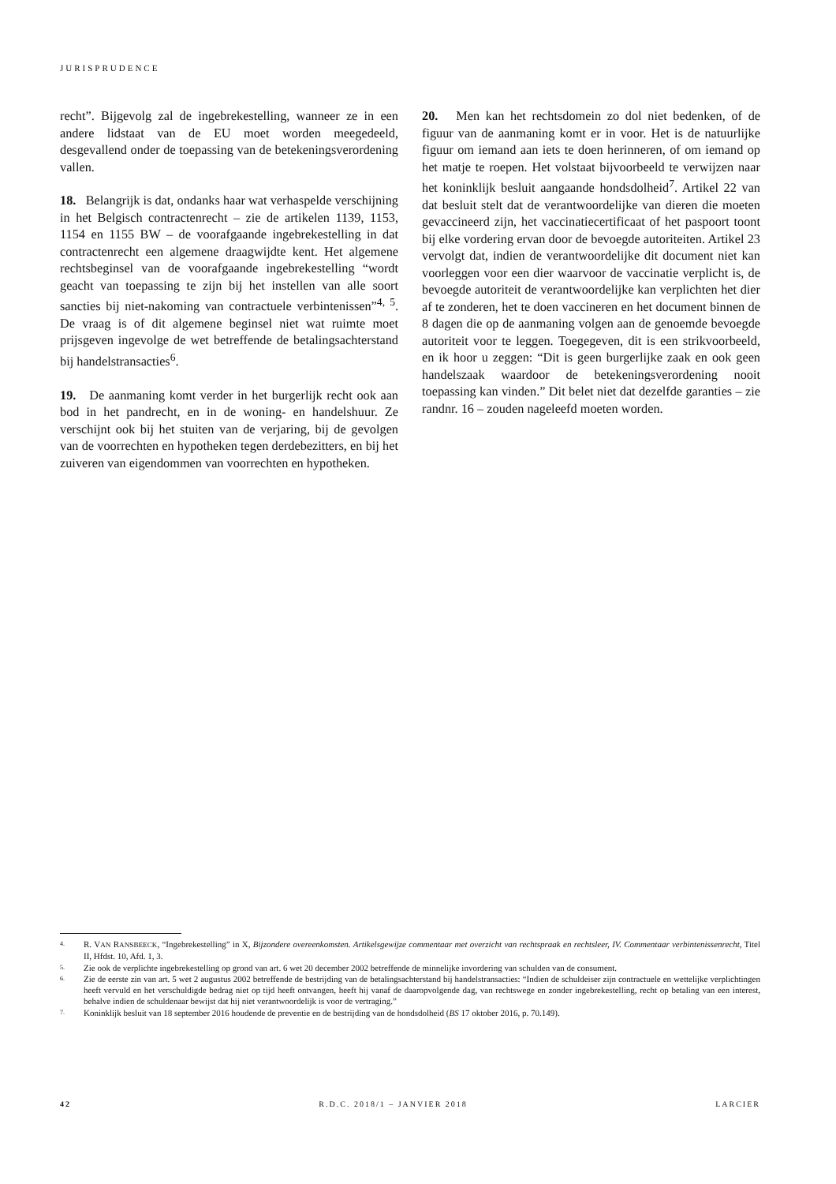JURISPRUDENCE
recht”. Bijgevolg zal de ingebrekestelling, wanneer ze in een andere lidstaat van de EU moet worden meegedeeld, desgevallend onder de toepassing van de betekeningsverordening vallen.
18. Belangrijk is dat, ondanks haar wat verhaspelde verschijning in het Belgisch contractenrecht – zie de artikelen 1139, 1153, 1154 en 1155 BW – de voorafgaande ingebrekestelling in dat contractenrecht een algemene draagwijdte kent. Het algemene rechtsbeginsel van de voorafgaande ingebrekestelling “wordt geacht van toepassing te zijn bij het instellen van alle soort sancties bij niet-nakoming van contractuele verbintenissen”<sup>4, 5</sup>. De vraag is of dit algemene beginsel niet wat ruimte moet prijsgeven ingevolge de wet betreffende de betalingsachterstand bij handelstransacties<sup>6</sup>.
19. De aanmaning komt verder in het burgerlijk recht ook aan bod in het pandrecht, en in de woning- en handelshuur. Ze verschijnt ook bij het stuiten van de verjaring, bij de gevolgen van de voorrechten en hypotheken tegen derdebezitters, en bij het zuiveren van eigendommen van voorrechten en hypotheken.
20. Men kan het rechtsdomein zo dol niet bedenken, of de figuur van de aanmaning komt er in voor. Het is de natuurlijke figuur om iemand aan iets te doen herinneren, of om iemand op het matje te roepen. Het volstaat bijvoorbeeld te verwijzen naar het koninklijk besluit aangaande hondsdolheid<sup>7</sup>. Artikel 22 van dat besluit stelt dat de verantwoordelijke van dieren die moeten gevaccineerd zijn, het vaccinatiecertificaat of het paspoort toont bij elke vordering ervan door de bevoegde autoriteiten. Artikel 23 vervolgt dat, indien de verantwoordelijke dit document niet kan voorleggen voor een dier waarvoor de vaccinatie verplicht is, de bevoegde autoriteit de verantwoordelijke kan verplichten het dier af te zonderen, het te doen vaccineren en het document binnen de 8 dagen die op de aanmaning volgen aan de genoemde bevoegde autoriteit voor te leggen. Toegegeven, dit is een strikvoorbeeld, en ik hoor u zeggen: “Dit is geen burgerlijke zaak en ook geen handelszaak waardoor de betekeningsverordening nooit toepassing kan vinden.” Dit belet niet dat dezelfde garanties – zie randnr. 16 – zouden nageleefd moeten worden.
4. R. VAN RANSBEECK, “Ingebrekestelling” in X, Bijzondere overeenkomsten. Artikelsgewijze commentaar met overzicht van rechtspraak en rechtsleer, IV. Commentaar verbintenissenrecht, Titel II, Hfdst. 10, Afd. 1, 3.
5. Zie ook de verplichte ingebrekestelling op grond van art. 6 wet 20 december 2002 betreffende de minnelijke invordering van schulden van de consument.
6. Zie de eerste zin van art. 5 wet 2 augustus 2002 betreffende de bestrijding van de betalingsachterstand bij handelstransacties: “Indien de schuldeiser zijn contractuele en wettelijke verplichtingen heeft vervuld en het verschuldigde bedrag niet op tijd heeft ontvangen, heeft hij vanaf de daaropvolgende dag, van rechtswege en zonder ingebrekestelling, recht op betaling van een interest, behalve indien de schuldenaar bewijst dat hij niet verantwoordelijk is voor de vertraging.”
7. Koninklijk besluit van 18 september 2016 houdende de preventie en de bestrijding van de hondsdolheid (BS 17 oktober 2016, p. 70.149).
42 R.D.C. 2018/1 – JANVIER 2018 LARCIER